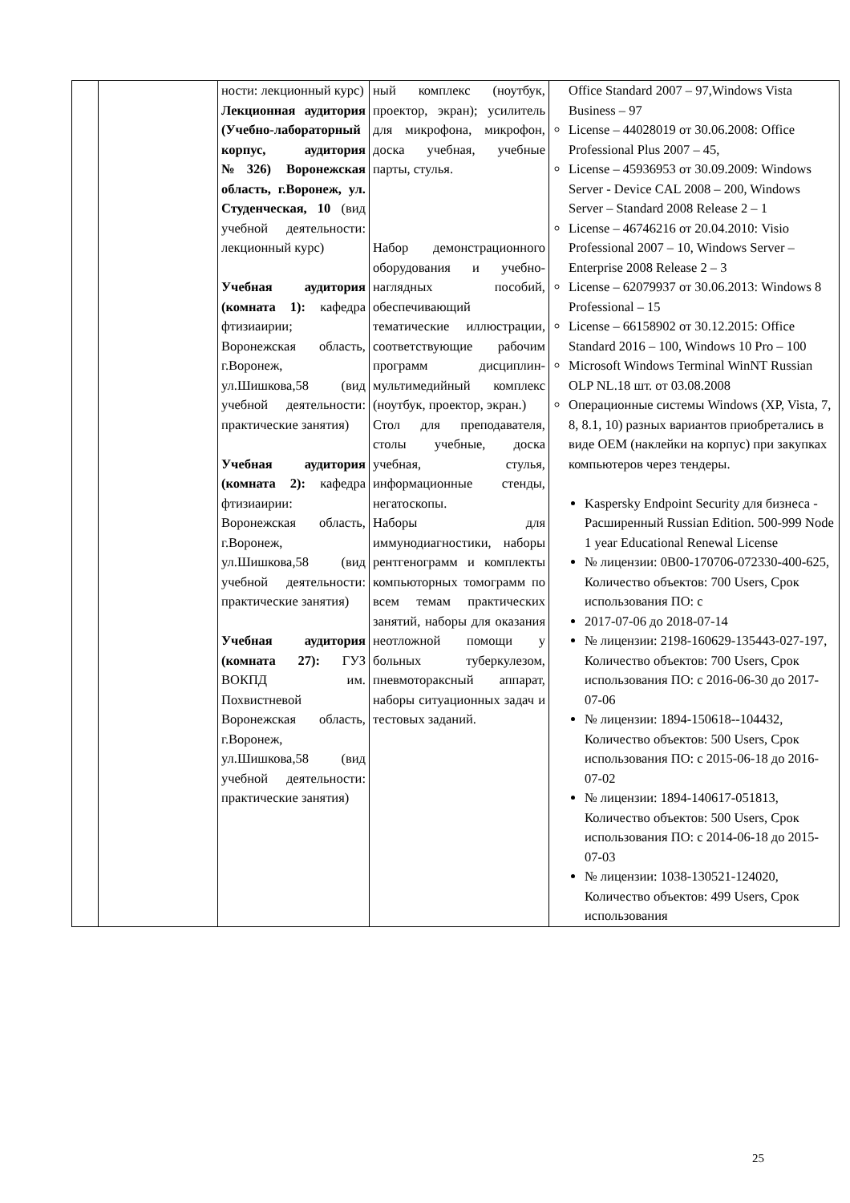| | | ности: лекционный курс) Лекционная аудитория (Учебно-лабораторный корпус, аудитория №326) Воронежская область, г.Воронеж, ул. Студенческая, 10 (вид учебной деятельности: лекционный курс) Учебная аудитория (комната 1): кафедра фтизиаирии; Воронежская область, г.Воронеж, ул.Шишкова,58 (вид учебной деятельности: практические занятия) Учебная аудитория (комната 2): кафедра фтизиаирии: Воронежская область, г.Воронеж, ул.Шишкова,58 (вид учебной деятельности: практические занятия) Учебная аудитория (комната 27): ГУЗ ВОКПД им. Похвистневой Воронежская область, г.Воронеж, ул.Шишкова,58 (вид учебной деятельности: практические занятия) | ный комплекс (ноутбук, проектор, экран); усилитель для микрофона, микрофон, доска учебная, учебные парты, стулья. Набор демонстрационного оборудования и учебно-наглядных пособий, обеспечивающий тематические иллюстрации, соответствующие рабочим программ дисциплин-мультимедийный комплекс (ноутбук, проектор, экран.) Стол для преподавателя, столы учебные, доска учебная, стулья, информационные стенды, негатоскопы. Наборы для иммунодиагностики, наборы рентгенограмм и комплекты компьюторных томограмм по всем темам практических занятий, наборы для оказания неотложной помощи у больных туберкулезом, пневмотораксный аппарат, наборы ситуационных задач и тестовых заданий. | Office Standard 2007 – 97,Windows Vista Business – 97 License – 44028019 от 30.06.2008: Office Professional Plus 2007 – 45, License – 45936953 от 30.09.2009: Windows Server - Device CAL 2008 – 200, Windows Server – Standard 2008 Release 2 – 1 License – 46746216 от 20.04.2010: Visio Professional 2007 – 10, Windows Server – Enterprise 2008 Release 2 – 3 License – 62079937 от 30.06.2013: Windows 8 Professional – 15 License – 66158902 от 30.12.2015: Office Standard 2016 – 100, Windows 10 Pro – 100 Microsoft Windows Terminal WinNT Russian OLP NL.18 шт. от 03.08.2008 Операционные системы Windows (XP, Vista, 7, 8, 8.1, 10) разных вариантов приобретались в виде OEM (наклейки на корпус) при закупках компьютеров через тендеры. Kaspersky Endpoint Security для бизнеса - Расширенный Russian Edition. 500-999 Node 1 year Educational Renewal License № лицензии: 0B00-170706-072330-400-625, Количество объектов: 700 Users, Срок использования ПО: с 2017-07-06 до 2018-07-14 № лицензии: 2198-160629-135443-027-197, Количество объектов: 700 Users, Срок использования ПО: с 2016-06-30 до 2017-07-06 № лицензии: 1894-150618--104432, Количество объектов: 500 Users, Срок использования ПО: с 2015-06-18 до 2016-07-02 № лицензии: 1894-140617-051813, Количество объектов: 500 Users, Срок использования ПО: с 2014-06-18 до 2015-07-03 № лицензии: 1038-130521-124020, Количество объектов: 499 Users, Срок использования |
25